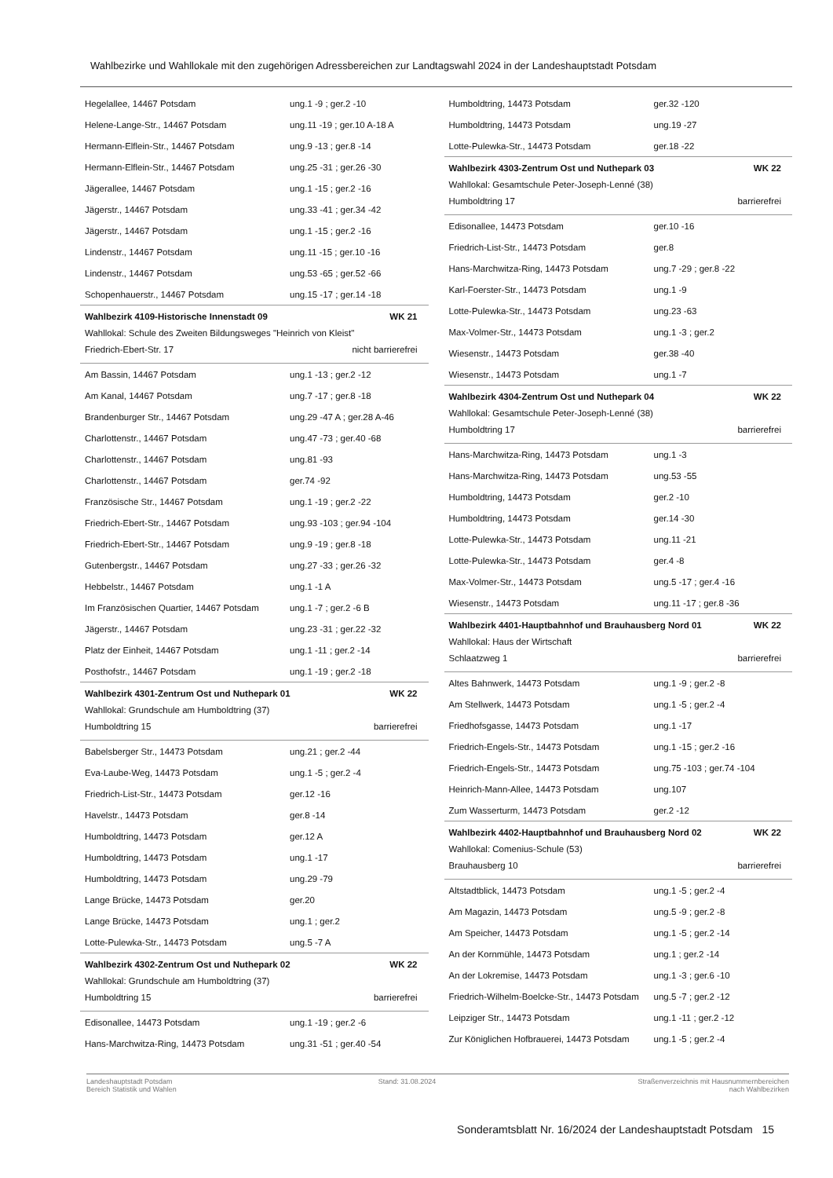Wahlbezirke und Wahllokale mit den zugehörigen Adressbereichen zur Landtagswahl 2024 in der Landeshauptstadt Potsdam
| Hegelallee, 14467 Potsdam | ung.1 -9 ; ger.2 -10 |
| Helene-Lange-Str., 14467 Potsdam | ung.11 -19 ; ger.10 A-18 A |
| Hermann-Elflein-Str., 14467 Potsdam | ung.9 -13 ; ger.8 -14 |
| Hermann-Elflein-Str., 14467 Potsdam | ung.25 -31 ; ger.26 -30 |
| Jägerallee, 14467 Potsdam | ung.1 -15 ; ger.2 -16 |
| Jägerstr., 14467 Potsdam | ung.33 -41 ; ger.34 -42 |
| Jägerstr., 14467 Potsdam | ung.1 -15 ; ger.2 -16 |
| Lindenstr., 14467 Potsdam | ung.11 -15 ; ger.10 -16 |
| Lindenstr., 14467 Potsdam | ung.53 -65 ; ger.52 -66 |
| Schopenhauerstr., 14467 Potsdam | ung.15 -17 ; ger.14 -18 |
Wahlbezirk 4109-Historische Innenstadt 09 WK 21
Wahllokal: Schule des Zweiten Bildungsweges "Heinrich von Kleist"
Friedrich-Ebert-Str. 17 nicht barrierefrei
| Am Bassin, 14467 Potsdam | ung.1 -13 ; ger.2 -12 |
| Am Kanal, 14467 Potsdam | ung.7 -17 ; ger.8 -18 |
| Brandenburger Str., 14467 Potsdam | ung.29 -47 A ; ger.28 A-46 |
| Charlottenstr., 14467 Potsdam | ung.47 -73 ; ger.40 -68 |
| Charlottenstr., 14467 Potsdam | ung.81 -93 |
| Charlottenstr., 14467 Potsdam | ger.74 -92 |
| Französische Str., 14467 Potsdam | ung.1 -19 ; ger.2 -22 |
| Friedrich-Ebert-Str., 14467 Potsdam | ung.93 -103 ; ger.94 -104 |
| Friedrich-Ebert-Str., 14467 Potsdam | ung.9 -19 ; ger.8 -18 |
| Gutenbergstr., 14467 Potsdam | ung.27 -33 ; ger.26 -32 |
| Hebbelstr., 14467 Potsdam | ung.1 -1 A |
| Im Französischen Quartier, 14467 Potsdam | ung.1 -7 ; ger.2 -6 B |
| Jägerstr., 14467 Potsdam | ung.23 -31 ; ger.22 -32 |
| Platz der Einheit, 14467 Potsdam | ung.1 -11 ; ger.2 -14 |
| Posthofstr., 14467 Potsdam | ung.1 -19 ; ger.2 -18 |
Wahlbezirk 4301-Zentrum Ost und Nuthepark 01 WK 22
Wahllokal: Grundschule am Humboldtring (37)
Humboldtring 15 barrierefrei
| Babelsberger Str., 14473 Potsdam | ung.21 ; ger.2 -44 |
| Eva-Laube-Weg, 14473 Potsdam | ung.1 -5 ; ger.2 -4 |
| Friedrich-List-Str., 14473 Potsdam | ger.12 -16 |
| Havelstr., 14473 Potsdam | ger.8 -14 |
| Humboldtring, 14473 Potsdam | ger.12 A |
| Humboldtring, 14473 Potsdam | ung.1 -17 |
| Humboldtring, 14473 Potsdam | ung.29 -79 |
| Lange Brücke, 14473 Potsdam | ger.20 |
| Lange Brücke, 14473 Potsdam | ung.1 ; ger.2 |
| Lotte-Pulewka-Str., 14473 Potsdam | ung.5 -7 A |
Wahlbezirk 4302-Zentrum Ost und Nuthepark 02 WK 22
Wahllokal: Grundschule am Humboldtring (37)
Humboldtring 15 barrierefrei
| Edisonallee, 14473 Potsdam | ung.1 -19 ; ger.2 -6 |
| Hans-Marchwitza-Ring, 14473 Potsdam | ung.31 -51 ; ger.40 -54 |
| Humboldtring, 14473 Potsdam | ger.32 -120 |
| Humboldtring, 14473 Potsdam | ung.19 -27 |
| Lotte-Pulewka-Str., 14473 Potsdam | ger.18 -22 |
Wahlbezirk 4303-Zentrum Ost und Nuthepark 03 WK 22
Wahllokal: Gesamtschule Peter-Joseph-Lenné (38)
Humboldtring 17 barrierefrei
| Edisonallee, 14473 Potsdam | ger.10 -16 |
| Friedrich-List-Str., 14473 Potsdam | ger.8 |
| Hans-Marchwitza-Ring, 14473 Potsdam | ung.7 -29 ; ger.8 -22 |
| Karl-Foerster-Str., 14473 Potsdam | ung.1 -9 |
| Lotte-Pulewka-Str., 14473 Potsdam | ung.23 -63 |
| Max-Volmer-Str., 14473 Potsdam | ung.1 -3 ; ger.2 |
| Wiesenstr., 14473 Potsdam | ger.38 -40 |
| Wiesenstr., 14473 Potsdam | ung.1 -7 |
Wahlbezirk 4304-Zentrum Ost und Nuthepark 04 WK 22
Wahllokal: Gesamtschule Peter-Joseph-Lenné (38)
Humboldtring 17 barrierefrei
| Hans-Marchwitza-Ring, 14473 Potsdam | ung.1 -3 |
| Hans-Marchwitza-Ring, 14473 Potsdam | ung.53 -55 |
| Humboldtring, 14473 Potsdam | ger.2 -10 |
| Humboldtring, 14473 Potsdam | ger.14 -30 |
| Lotte-Pulewka-Str., 14473 Potsdam | ung.11 -21 |
| Lotte-Pulewka-Str., 14473 Potsdam | ger.4 -8 |
| Max-Volmer-Str., 14473 Potsdam | ung.5 -17 ; ger.4 -16 |
| Wiesenstr., 14473 Potsdam | ung.11 -17 ; ger.8 -36 |
Wahlbezirk 4401-Hauptbahnhof und Brauhausberg Nord 01 WK 22
Wahllokal: Haus der Wirtschaft
Schlaatzweg 1 barrierefrei
| Altes Bahnwerk, 14473 Potsdam | ung.1 -9 ; ger.2 -8 |
| Am Stellwerk, 14473 Potsdam | ung.1 -5 ; ger.2 -4 |
| Friedhofsgasse, 14473 Potsdam | ung.1 -17 |
| Friedrich-Engels-Str., 14473 Potsdam | ung.1 -15 ; ger.2 -16 |
| Friedrich-Engels-Str., 14473 Potsdam | ung.75 -103 ; ger.74 -104 |
| Heinrich-Mann-Allee, 14473 Potsdam | ung.107 |
| Zum Wasserturm, 14473 Potsdam | ger.2 -12 |
Wahlbezirk 4402-Hauptbahnhof und Brauhausberg Nord 02 WK 22
Wahllokal: Comenius-Schule (53)
Brauhausberg 10 barrierefrei
| Altstadtblick, 14473 Potsdam | ung.1 -5 ; ger.2 -4 |
| Am Magazin, 14473 Potsdam | ung.5 -9 ; ger.2 -8 |
| Am Speicher, 14473 Potsdam | ung.1 -5 ; ger.2 -14 |
| An der Kornmühle, 14473 Potsdam | ung.1 ; ger.2 -14 |
| An der Lokremise, 14473 Potsdam | ung.1 -3 ; ger.6 -10 |
| Friedrich-Wilhelm-Boelcke-Str., 14473 Potsdam | ung.5 -7 ; ger.2 -12 |
| Leipziger Str., 14473 Potsdam | ung.1 -11 ; ger.2 -12 |
| Zur Königlichen Hofbrauerei, 14473 Potsdam | ung.1 -5 ; ger.2 -4 |
Landeshauptstadt Potsdam
Bereich Statistik und Wahlen
Stand: 31.08.2024 Straßenverzeichnis mit Hausnummernbereichen
nach Wahlbezirken
Sonderamtsblatt Nr. 16/2024 der Landeshauptstadt Potsdam 15